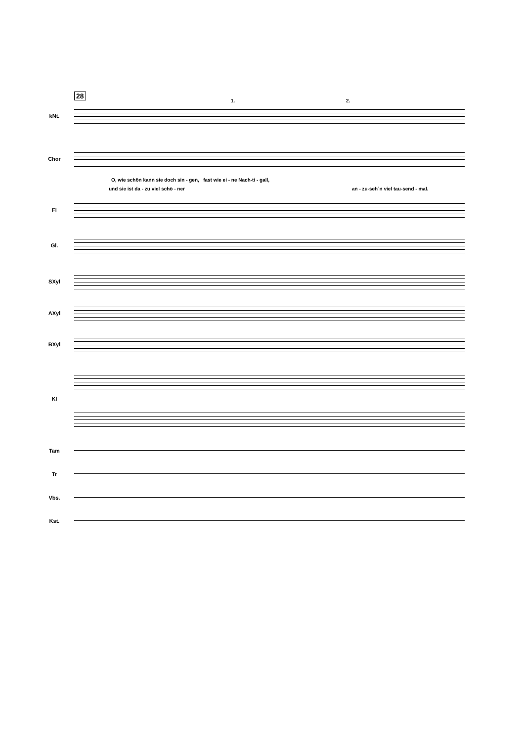28
1. 2.
kNt.
Chor
O, wie schön kann sie doch sin - gen, fast wie ei - ne Nach-ti - gall,
und sie ist da - zu viel schö - ner
an - zu-seh`n viel tau-send - mal.
Fl
Gl.
SXyl
AXyl
BXyl
Kl
Tam
Tr
Vbs.
Kst.